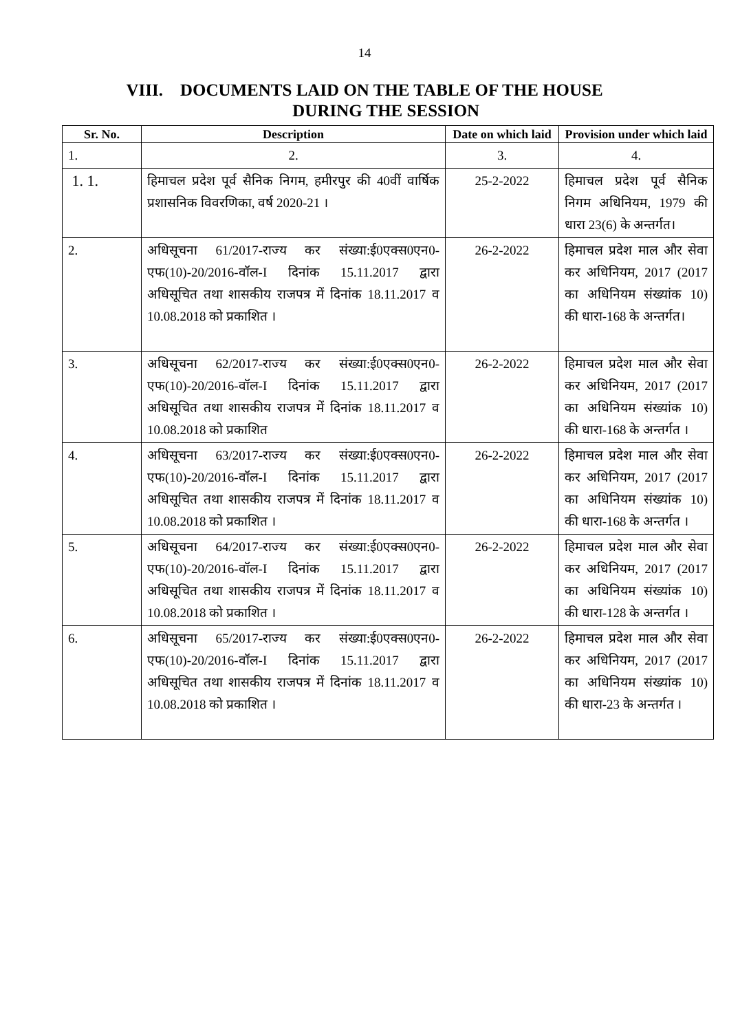14
VIII. DOCUMENTS LAID ON THE TABLE OF THE HOUSE
DURING THE SESSION
| Sr. No. | Description | Date on which laid | Provision under which laid |
| --- | --- | --- | --- |
| 1. | 2. | 3. | 4. |
| 1. 1. | हिमाचल प्रदेश पूर्व सैनिक निगम, हमीरपुर की 40वीं वार्षिक प्रशासनिक विवरणिका, वर्ष 2020-21 । | 25-2-2022 | हिमाचल प्रदेश पूर्व सैनिक निगम अधिनियम, 1979 की धारा 23(6) के अन्तर्गत। |
| 2. | अधिसूचना 61/2017-राज्य कर संख्या:ई0एक्स0एन0-एफ(10)-20/2016-वॉल-I दिनांक 15.11.2017 द्वारा अधिसूचित तथा शासकीय राजपत्र में दिनांक 18.11.2017 व 10.08.2018 को प्रकाशित । | 26-2-2022 | हिमाचल प्रदेश माल और सेवा कर अधिनियम, 2017 (2017 का अधिनियम संख्यांक 10) की धारा-168 के अन्तर्गत। |
| 3. | अधिसूचना 62/2017-राज्य कर संख्या:ई0एक्स0एन0-एफ(10)-20/2016-वॉल-I दिनांक 15.11.2017 द्वारा अधिसूचित तथा शासकीय राजपत्र में दिनांक 18.11.2017 व 10.08.2018 को प्रकाशित | 26-2-2022 | हिमाचल प्रदेश माल और सेवा कर अधिनियम, 2017 (2017 का अधिनियम संख्यांक 10) की धारा-168 के अन्तर्गत । |
| 4. | अधिसूचना 63/2017-राज्य कर संख्या:ई0एक्स0एन0-एफ(10)-20/2016-वॉल-I दिनांक 15.11.2017 द्वारा अधिसूचित तथा शासकीय राजपत्र में दिनांक 18.11.2017 व 10.08.2018 को प्रकाशित । | 26-2-2022 | हिमाचल प्रदेश माल और सेवा कर अधिनियम, 2017 (2017 का अधिनियम संख्यांक 10) की धारा-168 के अन्तर्गत । |
| 5. | अधिसूचना 64/2017-राज्य कर संख्या:ई0एक्स0एन0-एफ(10)-20/2016-वॉल-I दिनांक 15.11.2017 द्वारा अधिसूचित तथा शासकीय राजपत्र में दिनांक 18.11.2017 व 10.08.2018 को प्रकाशित । | 26-2-2022 | हिमाचल प्रदेश माल और सेवा कर अधिनियम, 2017 (2017 का अधिनियम संख्यांक 10) की धारा-128 के अन्तर्गत । |
| 6. | अधिसूचना 65/2017-राज्य कर संख्या:ई0एक्स0एन0-एफ(10)-20/2016-वॉल-I दिनांक 15.11.2017 द्वारा अधिसूचित तथा शासकीय राजपत्र में दिनांक 18.11.2017 व 10.08.2018 को प्रकाशित । | 26-2-2022 | हिमाचल प्रदेश माल और सेवा कर अधिनियम, 2017 (2017 का अधिनियम संख्यांक 10) की धारा-23 के अन्तर्गत । |